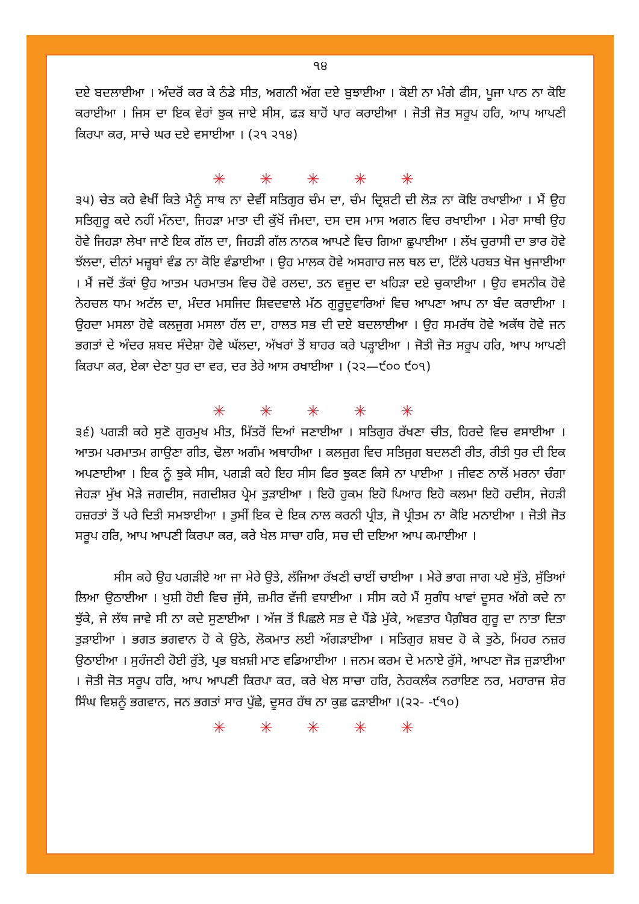੧੪
ਦਏ ਬਦਲਾਈਆ । ਅੰਦਰੋਂ ਕਰ ਕੇ ਠੰਡੇ ਸੀਤ, ਅਗਨੀ ਅੱਗ ਦਏ ਬੁਝਾਈਆ । ਕੋਈ ਨਾ ਮੰਗੇ ਫੀਸ, ਪੂਜਾ ਪਾਠ ਨਾ ਕੋਇ ਕਰਾਈਆ । ਜਿਸ ਦਾ ਇਕ ਵੇਰਾਂ ਝੁਕ ਜਾਏ ਸੀਸ, ਫੜ ਬਾਹੋਂ ਪਾਰ ਕਰਾਈਆ । ਜੋਤੀ ਜੋਤ ਸਰੂਪ ਹਰਿ, ਆਪ ਆਪਣੀ ਕਿਰਪਾ ਕਰ, ਸਾਚੇ ਘਰ ਦਏ ਵਸਾਈਆ । (੨੧ ੨੧੪)
✳ ✳ ✳ ✳ ✳
੩੫) ਚੇਤ ਕਹੇ ਵੇਖੀਂ ਕਿਤੇ ਮੈਨੂੰ ਸਾਥ ਨਾ ਦੇਵੀਂ ਸਤਿਗੁਰ ਚੰਮ ਦਾ, ਚੰਮ ਦ੍ਰਿਸ਼ਟੀ ਦੀ ਲੋੜ ਨਾ ਕੋਇ ਰਖਾਈਆ । ਮੈਂ ਉਹ ਸਤਿਗੁਰੂ ਕਦੇ ਨਹੀਂ ਮੰਨਦਾ, ਜਿਹੜਾ ਮਾਤਾ ਦੀ ਕੁੱਖੋਂ ਜੰਮਦਾ, ਦਸ ਦਸ ਮਾਸ ਅਗਨ ਵਿਚ ਰਖਾਈਆ । ਮੇਰਾ ਸਾਥੀ ਉਹ ਹੋਵੇ ਜਿਹੜਾ ਲੇਖਾ ਜਾਣੇ ਇਕ ਗੱਲ ਦਾ, ਜਿਹੜੀ ਗੱਲ ਨਾਨਕ ਆਪਣੇ ਵਿਚ ਗਿਆ ਛੁਪਾਈਆ । ਲੱਖ ਚੁਰਾਸੀ ਦਾ ਭਾਰ ਹੋਵੇ ਝੱਲਦਾ, ਦੀਨਾਂ ਮਜ਼੍ਹਬਾਂ ਵੰਡ ਨਾ ਕੋਇ ਵੰਡਾਈਆ । ਉਹ ਮਾਲਕ ਹੋਵੇ ਅਸਗਾਹ ਜਲ ਥਲ ਦਾ, ਟਿੱਲੇ ਪਰਬਤ ਖੋਜ ਖੁਜਾਈਆ । ਮੈਂ ਜਦੋਂ ਤੱਕਾਂ ਉਹ ਆਤਮ ਪਰਮਾਤਮ ਵਿਚ ਹੋਵੇ ਰਲਦਾ, ਤਨ ਵਜੂਦ ਦਾ ਖਹਿੜਾ ਦਏ ਚੁਕਾਈਆ । ਉਹ ਵਸਨੀਕ ਹੋਵੇ ਨੇਹਚਲ ਧਾਮ ਅਟੱਲ ਦਾ, ਮੰਦਰ ਮਸਜਿਦ ਸ਼ਿਵਦਵਾਲੇ ਮੱਠ ਗੁਰੂਦੁਵਾਰਿਆਂ ਵਿਚ ਆਪਣਾ ਆਪ ਨਾ ਬੰਦ ਕਰਾਈਆ । ਉਹਦਾ ਮਸਲਾ ਹੋਵੇ ਕਲਜੁਗ ਮਸਲਾ ਹੱਲ ਦਾ, ਹਾਲਤ ਸਭ ਦੀ ਦਏ ਬਦਲਾਈਆ । ਉਹ ਸਮਰੱਥ ਹੋਵੇ ਅਕੱਥ ਹੋਵੇ ਜਨ ਭਗਤਾਂ ਦੇ ਅੰਦਰ ਸ਼ਬਦ ਸੰਦੇਸ਼ਾ ਹੋਵੇ ਘੱਲਦਾ, ਅੱਖਰਾਂ ਤੋਂ ਬਾਹਰ ਕਰੇ ਪੜ੍ਹਾਈਆ । ਜੋਤੀ ਜੋਤ ਸਰੂਪ ਹਰਿ, ਆਪ ਆਪਣੀ ਕਿਰਪਾ ਕਰ, ਏਕਾ ਦੇਣਾ ਧੁਰ ਦਾ ਵਰ, ਦਰ ਤੇਰੇ ਆਸ ਰਖਾਈਆ । (੨੨—੯੦੦ ੯੦੧)
✳ ✳ ✳ ✳ ✳
੩੬) ਪਗੜੀ ਕਹੇ ਸੁਣੋ ਗੁਰਮੁਖ ਮੀਤ, ਮਿੱਤਰੋਂ ਦਿਆਂ ਜਣਾਈਆ । ਸਤਿਗੁਰ ਰੱਖਣਾ ਚੀਤ, ਹਿਰਦੇ ਵਿਚ ਵਸਾਈਆ । ਆਤਮ ਪਰਮਾਤਮ ਗਾਉਣਾ ਗੀਤ, ਢੋਲਾ ਅਗੰਮ ਅਥਾਹੀਆ । ਕਲਜੁਗ ਵਿਚ ਸਤਿਜੁਗ ਬਦਲਣੀ ਰੀਤ, ਰੀਤੀ ਧੁਰ ਦੀ ਇਕ ਅਪਣਾਈਆ । ਇਕ ਨੂੰ ਝੁਕੇ ਸੀਸ, ਪਗੜੀ ਕਹੇ ਇਹ ਸੀਸ ਫਿਰ ਝੁਕਣ ਕਿਸੇ ਨਾ ਪਾਈਆ । ਜੀਵਣ ਨਾਲੋਂ ਮਰਨਾ ਚੰਗਾ ਜੇਹੜਾ ਮੁੱਖ ਮੋੜੇ ਜਗਦੀਸ, ਜਗਦੀਸ਼ਰ ਪ੍ਰੇਮ ਤੁੜਾਈਆ । ਇਹੋ ਹੁਕਮ ਇਹੋ ਪਿਆਰ ਇਹੋ ਕਲਮਾ ਇਹੋ ਹਦੀਸ, ਜੇਹੜੀ ਹਜ਼ਰਤਾਂ ਤੋਂ ਪਰੇ ਦਿਤੀ ਸਮਝਾਈਆ । ਤੁਸੀਂ ਇਕ ਦੇ ਇਕ ਨਾਲ ਕਰਨੀ ਪ੍ਰੀਤ, ਜੋ ਪ੍ਰੀਤਮ ਨਾ ਕੋਇ ਮਨਾਈਆ । ਜੋਤੀ ਜੋਤ ਸਰੂਪ ਹਰਿ, ਆਪ ਆਪਣੀ ਕਿਰਪਾ ਕਰ, ਕਰੇ ਖੇਲ ਸਾਚਾ ਹਰਿ, ਸਚ ਦੀ ਦਇਆ ਆਪ ਕਮਾਈਆ ।
ਸੀਸ ਕਹੇ ਉਹ ਪਗੜੀਏ ਆ ਜਾ ਮੇਰੇ ਉਤੇ, ਲੱਜਿਆ ਰੱਖਣੀ ਚਾਈਂ ਚਾਈਆ । ਮੇਰੇ ਭਾਗ ਜਾਗ ਪਏ ਸੁੱਤੇ, ਸੁੱਤਿਆਂ ਲਿਆ ਉਠਾਈਆ । ਖੁਸ਼ੀ ਹੋਈ ਵਿਚ ਜੁੱਸੇ, ਜ਼ਮੀਰ ਵੱਜੀ ਵਧਾਈਆ । ਸੀਸ ਕਹੇ ਮੈਂ ਸੁਗੰਧ ਖਾਵਾਂ ਦੂਸਰ ਅੱਗੇ ਕਦੇ ਨਾ ਝੁੱਕੇ, ਜੇ ਲੱਥ ਜਾਵੇ ਸੀ ਨਾ ਕਦੇ ਸੁਣਾਈਆ । ਅੱਜ ਤੋਂ ਪਿਛਲੇ ਸਭ ਦੇ ਪੈਂਡੇ ਮੁੱਕੇ, ਅਵਤਾਰ ਪੈਗ਼ੰਬਰ ਗੁਰੂ ਦਾ ਨਾਤਾ ਦਿਤਾ ਤੁੜਾਈਆ । ਭਗਤ ਭਗਵਾਨ ਹੋ ਕੇ ਉਠੇ, ਲੋਕਮਾਤ ਲਈ ਅੰਗੜਾਈਆ । ਸਤਿਗੁਰ ਸ਼ਬਦ ਹੋ ਕੇ ਤੁਠੇ, ਮਿਹਰ ਨਜ਼ਰ ਉਠਾਈਆ । ਸੁਹੰਜਣੀ ਹੋਈ ਰੁੱਤੇ, ਪ੍ਰਭ ਬਖ਼ਸ਼ੀ ਮਾਣ ਵਡਿਆਈਆ । ਜਨਮ ਕਰਮ ਦੇ ਮਨਾਏ ਰੁੱਸੇ, ਆਪਣਾ ਜੋੜ ਜੁੜਾਈਆ । ਜੋਤੀ ਜੋਤ ਸਰੂਪ ਹਰਿ, ਆਪ ਆਪਣੀ ਕਿਰਪਾ ਕਰ, ਕਰੇ ਖੇਲ ਸਾਚਾ ਹਰਿ, ਨੇਹਕਲੰਕ ਨਰਾਇਣ ਨਰ, ਮਹਾਰਾਜ ਸ਼ੇਰ ਸਿੰਘ ਵਿਸ਼ਨੂੰ ਭਗਵਾਨ, ਜਨ ਭਗਤਾਂ ਸਾਰ ਪੁੱਛੇ, ਦੂਸਰ ਹੱਥ ਨਾ ਕੁਛ ਫੜਾਈਆ ।(੨੨- -੯੧੦)
✳ ✳ ✳ ✳ ✳